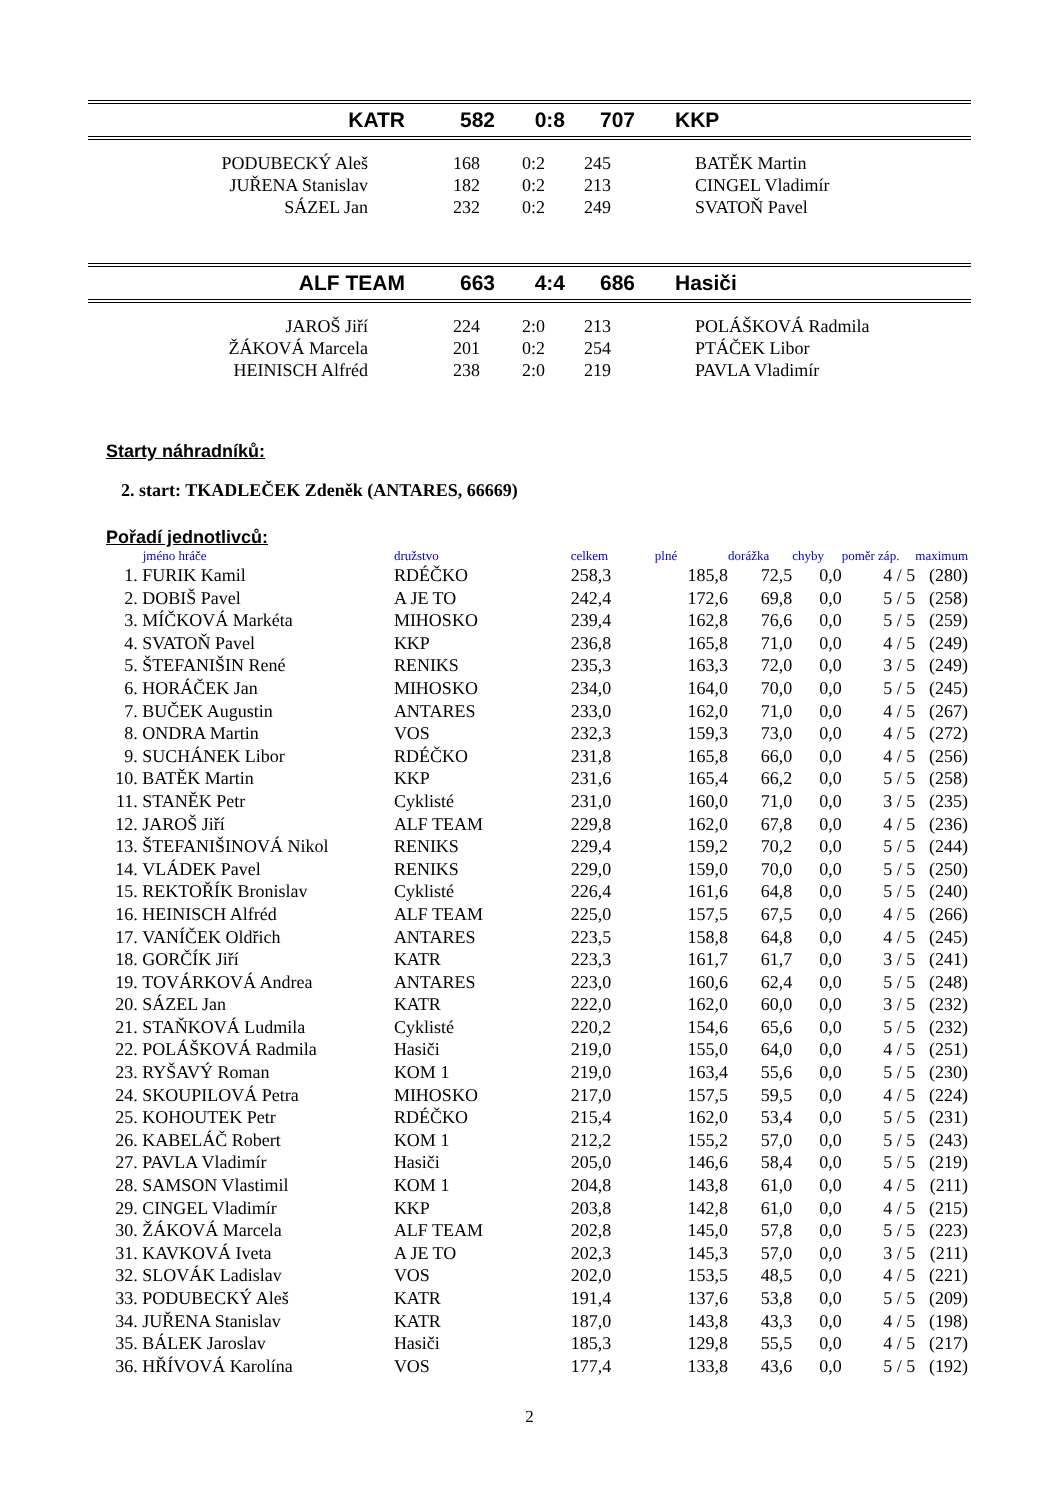| KATR | 582 | 0:8 | 707 | KKP |
| PODUBECKÝ Aleš | 168 | 0:2 | 245 | BATĚK Martin |
| JUŘENA Stanislav | 182 | 0:2 | 213 | CINGEL Vladimír |
| SÁZEL Jan | 232 | 0:2 | 249 | SVATOŇ Pavel |
| ALF TEAM | 663 | 4:4 | 686 | Hasiči |
| JAROŠ Jiří | 224 | 2:0 | 213 | POLÁŠKOVÁ Radmila |
| ŽÁKOVÁ Marcela | 201 | 0:2 | 254 | PTÁČEK Libor |
| HEINISCH Alfréd | 238 | 2:0 | 219 | PAVLA Vladimír |
Starty náhradníků:
2. start: TKADLEČEK Zdeněk (ANTARES, 66669)
Pořadí jednotlivců:
| | jméno hráče | družstvo | celkem | plné | dorážka | chyby | poměr záp. | maximum |
| --- | --- | --- | --- | --- | --- | --- | --- | --- |
| 1. | FURIK Kamil | RDÉČKO | 258,3 | 185,8 | 72,5 | 0,0 | 4 / 5 | (280) |
| 2. | DOBIŠ Pavel | A JE TO | 242,4 | 172,6 | 69,8 | 0,0 | 5 / 5 | (258) |
| 3. | MÍČKOVÁ Markéta | MIHOSKO | 239,4 | 162,8 | 76,6 | 0,0 | 5 / 5 | (259) |
| 4. | SVATOŇ Pavel | KKP | 236,8 | 165,8 | 71,0 | 0,0 | 4 / 5 | (249) |
| 5. | ŠTEFANIŠIN René | RENIKS | 235,3 | 163,3 | 72,0 | 0,0 | 3 / 5 | (249) |
| 6. | HORÁČEK Jan | MIHOSKO | 234,0 | 164,0 | 70,0 | 0,0 | 5 / 5 | (245) |
| 7. | BUČEK Augustin | ANTARES | 233,0 | 162,0 | 71,0 | 0,0 | 4 / 5 | (267) |
| 8. | ONDRA Martin | VOS | 232,3 | 159,3 | 73,0 | 0,0 | 4 / 5 | (272) |
| 9. | SUCHÁNEK Libor | RDÉČKO | 231,8 | 165,8 | 66,0 | 0,0 | 4 / 5 | (256) |
| 10. | BATĚK Martin | KKP | 231,6 | 165,4 | 66,2 | 0,0 | 5 / 5 | (258) |
| 11. | STANĚK Petr | Cyklisté | 231,0 | 160,0 | 71,0 | 0,0 | 3 / 5 | (235) |
| 12. | JAROŠ Jiří | ALF TEAM | 229,8 | 162,0 | 67,8 | 0,0 | 4 / 5 | (236) |
| 13. | ŠTEFANIŠINOVÁ Nikol | RENIKS | 229,4 | 159,2 | 70,2 | 0,0 | 5 / 5 | (244) |
| 14. | VLÁDEK Pavel | RENIKS | 229,0 | 159,0 | 70,0 | 0,0 | 5 / 5 | (250) |
| 15. | REKTOŘÍK Bronislav | Cyklisté | 226,4 | 161,6 | 64,8 | 0,0 | 5 / 5 | (240) |
| 16. | HEINISCH Alfréd | ALF TEAM | 225,0 | 157,5 | 67,5 | 0,0 | 4 / 5 | (266) |
| 17. | VANÍČEK Oldřich | ANTARES | 223,5 | 158,8 | 64,8 | 0,0 | 4 / 5 | (245) |
| 18. | GORČÍK Jiří | KATR | 223,3 | 161,7 | 61,7 | 0,0 | 3 / 5 | (241) |
| 19. | TOVÁRKOVÁ Andrea | ANTARES | 223,0 | 160,6 | 62,4 | 0,0 | 5 / 5 | (248) |
| 20. | SÁZEL Jan | KATR | 222,0 | 162,0 | 60,0 | 0,0 | 3 / 5 | (232) |
| 21. | STAŇKOVÁ Ludmila | Cyklisté | 220,2 | 154,6 | 65,6 | 0,0 | 5 / 5 | (232) |
| 22. | POLÁŠKOVÁ Radmila | Hasiči | 219,0 | 155,0 | 64,0 | 0,0 | 4 / 5 | (251) |
| 23. | RYŠAVÝ Roman | KOM 1 | 219,0 | 163,4 | 55,6 | 0,0 | 5 / 5 | (230) |
| 24. | SKOUPILOVÁ Petra | MIHOSKO | 217,0 | 157,5 | 59,5 | 0,0 | 4 / 5 | (224) |
| 25. | KOHOUTEK Petr | RDÉČKO | 215,4 | 162,0 | 53,4 | 0,0 | 5 / 5 | (231) |
| 26. | KABELÁČ Robert | KOM 1 | 212,2 | 155,2 | 57,0 | 0,0 | 5 / 5 | (243) |
| 27. | PAVLA Vladimír | Hasiči | 205,0 | 146,6 | 58,4 | 0,0 | 5 / 5 | (219) |
| 28. | SAMSON Vlastimil | KOM 1 | 204,8 | 143,8 | 61,0 | 0,0 | 4 / 5 | (211) |
| 29. | CINGEL Vladimír | KKP | 203,8 | 142,8 | 61,0 | 0,0 | 4 / 5 | (215) |
| 30. | ŽÁKOVÁ Marcela | ALF TEAM | 202,8 | 145,0 | 57,8 | 0,0 | 5 / 5 | (223) |
| 31. | KAVKOVÁ Iveta | A JE TO | 202,3 | 145,3 | 57,0 | 0,0 | 3 / 5 | (211) |
| 32. | SLOVÁK Ladislav | VOS | 202,0 | 153,5 | 48,5 | 0,0 | 4 / 5 | (221) |
| 33. | PODUBECKÝ Aleš | KATR | 191,4 | 137,6 | 53,8 | 0,0 | 5 / 5 | (209) |
| 34. | JUŘENA Stanislav | KATR | 187,0 | 143,8 | 43,3 | 0,0 | 4 / 5 | (198) |
| 35. | BÁLEK Jaroslav | Hasiči | 185,3 | 129,8 | 55,5 | 0,0 | 4 / 5 | (217) |
| 36. | HŘÍVOVÁ Karolína | VOS | 177,4 | 133,8 | 43,6 | 0,0 | 5 / 5 | (192) |
2